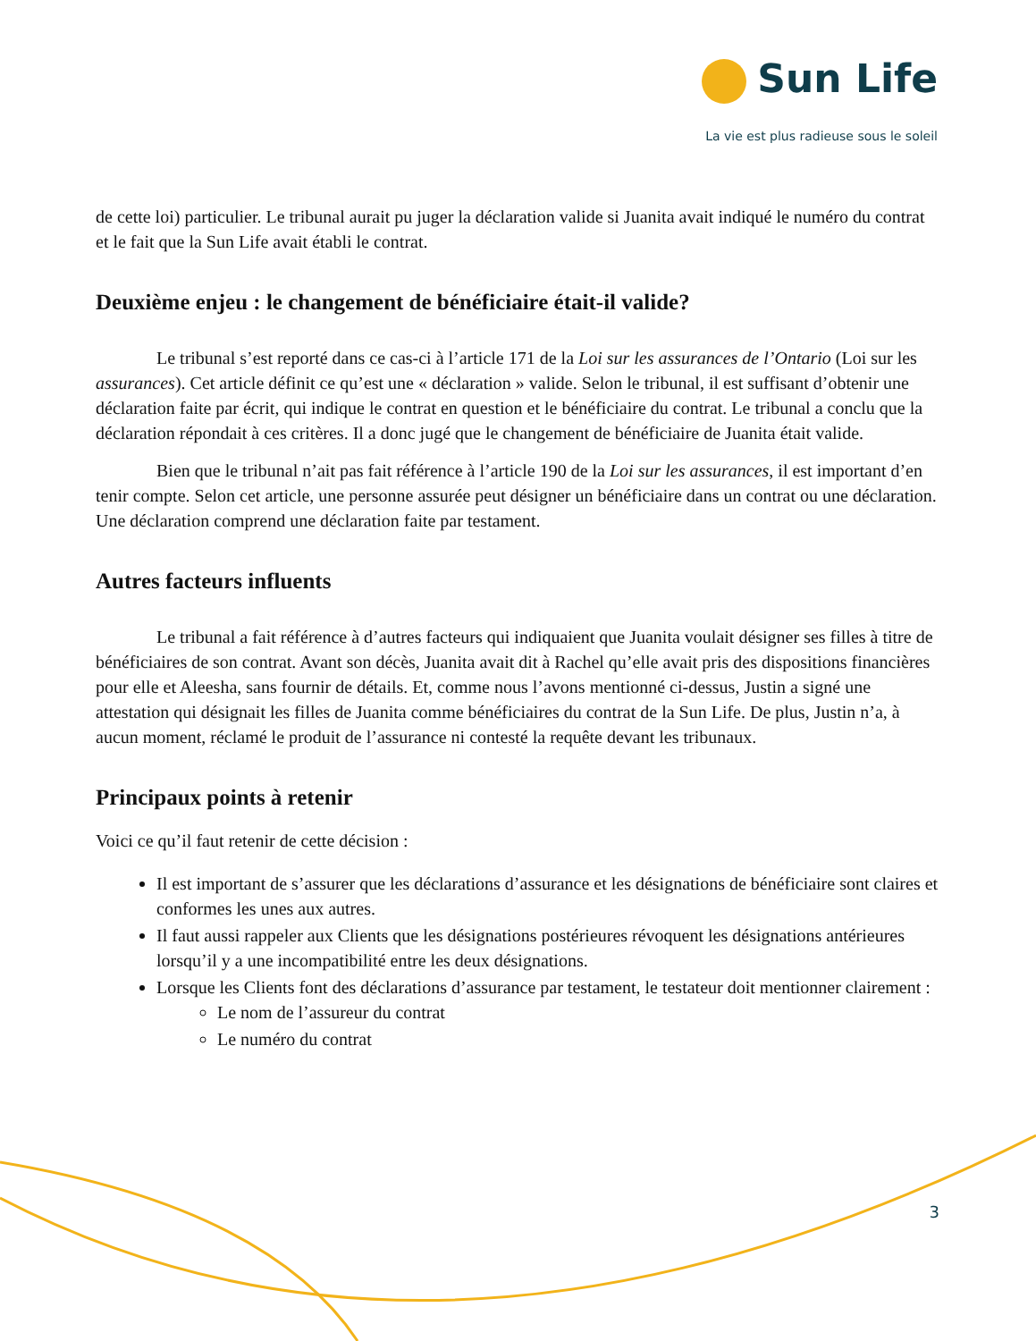Sun Life
La vie est plus radieuse sous le soleil
de cette loi) particulier. Le tribunal aurait pu juger la déclaration valide si Juanita avait indiqué le numéro du contrat et le fait que la Sun Life avait établi le contrat.
Deuxième enjeu : le changement de bénéficiaire était-il valide?
Le tribunal s’est reporté dans ce cas-ci à l’article 171 de la Loi sur les assurances de l’Ontario (Loi sur les assurances). Cet article définit ce qu’est une « déclaration » valide. Selon le tribunal, il est suffisant d’obtenir une déclaration faite par écrit, qui indique le contrat en question et le bénéficiaire du contrat. Le tribunal a conclu que la déclaration répondait à ces critères. Il a donc jugé que le changement de bénéficiaire de Juanita était valide.
Bien que le tribunal n’ait pas fait référence à l’article 190 de la Loi sur les assurances, il est important d’en tenir compte. Selon cet article, une personne assurée peut désigner un bénéficiaire dans un contrat ou une déclaration. Une déclaration comprend une déclaration faite par testament.
Autres facteurs influents
Le tribunal a fait référence à d’autres facteurs qui indiquaient que Juanita voulait désigner ses filles à titre de bénéficiaires de son contrat. Avant son décès, Juanita avait dit à Rachel qu’elle avait pris des dispositions financières pour elle et Aleesha, sans fournir de détails. Et, comme nous l’avons mentionné ci-dessus, Justin a signé une attestation qui désignait les filles de Juanita comme bénéficiaires du contrat de la Sun Life. De plus, Justin n’a, à aucun moment, réclamé le produit de l’assurance ni contesté la requête devant les tribunaux.
Principaux points à retenir
Voici ce qu’il faut retenir de cette décision :
Il est important de s’assurer que les déclarations d’assurance et les désignations de bénéficiaire sont claires et conformes les unes aux autres.
Il faut aussi rappeler aux Clients que les désignations postérieures révoquent les désignations antérieures lorsqu’il y a une incompatibilité entre les deux désignations.
Lorsque les Clients font des déclarations d’assurance par testament, le testateur doit mentionner clairement :
Le nom de l’assureur du contrat
Le numéro du contrat
3